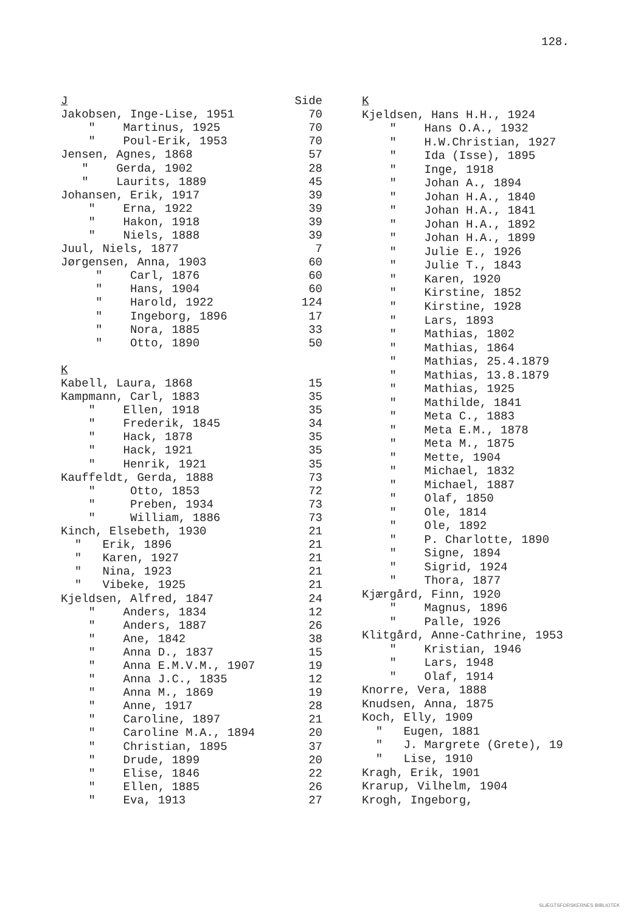128.
| J | Side |
| --- | --- |
| Jakobsen, Inge-Lise, 1951 | 70 |
| " Martinus, 1925 | 70 |
| " Poul-Erik, 1953 | 70 |
| Jensen, Agnes, 1868 | 57 |
| " Gerda, 1902 | 28 |
| " Laurits, 1889 | 45 |
| Johansen, Erik, 1917 | 39 |
| " Erna, 1922 | 39 |
| " Hakon, 1918 | 39 |
| " Niels, 1888 | 39 |
| Juul, Niels, 1877 | 7 |
| Jørgensen, Anna, 1903 | 60 |
| " Carl, 1876 | 60 |
| " Hans, 1904 | 60 |
| " Harold, 1922 | 124 |
| " Ingeborg, 1896 | 17 |
| " Nora, 1885 | 33 |
| " Otto, 1890 | 50 |
| K | |
| Kabell, Laura, 1868 | 15 |
| Kampmann, Carl, 1883 | 35 |
| " Ellen, 1918 | 35 |
| " Frederik, 1845 | 34 |
| " Hack, 1878 | 35 |
| " Hack, 1921 | 35 |
| " Henrik, 1921 | 35 |
| Kauffeldt, Gerda, 1888 | 73 |
| " Otto, 1853 | 72 |
| " Preben, 1934 | 73 |
| " William, 1886 | 73 |
| Kinch, Elsebeth, 1930 | 21 |
| " Erik, 1896 | 21 |
| " Karen, 1927 | 21 |
| " Nina, 1923 | 21 |
| " Vibeke, 1925 | 21 |
| Kjeldsen, Alfred, 1847 | 24 |
| " Anders, 1834 | 12 |
| " Anders, 1887 | 26 |
| " Ane, 1842 | 38 |
| " Anna D., 1837 | 15 |
| " Anna E.M.V.M., 1907 | 19 |
| " Anna J.C., 1835 | 12 |
| " Anna M., 1869 | 19 |
| " Anne, 1917 | 28 |
| " Caroline, 1897 | 21 |
| " Caroline M.A., 1894 | 20 |
| " Christian, 1895 | 37 |
| " Drude, 1899 | 20 |
| " Elise, 1846 | 22 |
| " Ellen, 1885 | 26 |
| " Eva, 1913 | 27 |
| K |
| --- |
| Kjeldsen, Hans H.H., 1924 |
| " Hans O.A., 1932 |
| " H.W.Christian, 1927 |
| " Ida (Isse), 1895 |
| " Inge, 1918 |
| " Johan A., 1894 |
| " Johan H.A., 1840 |
| " Johan H.A., 1841 |
| " Johan H.A., 1892 |
| " Johan H.A., 1899 |
| " Julie E., 1926 |
| " Julie T., 1843 |
| " Karen, 1920 |
| " Kirstine, 1852 |
| " Kirstine, 1928 |
| " Lars, 1893 |
| " Mathias, 1802 |
| " Mathias, 1864 |
| " Mathias, 25.4.1879 |
| " Mathias, 13.8.1879 |
| " Mathias, 1925 |
| " Mathilde, 1841 |
| " Meta C., 1883 |
| " Meta E.M., 1878 |
| " Meta M., 1875 |
| " Mette, 1904 |
| " Michael, 1832 |
| " Michael, 1887 |
| " Olaf, 1850 |
| " Ole, 1814 |
| " Ole, 1892 |
| " P. Charlotte, 1890 |
| " Signe, 1894 |
| " Sigrid, 1924 |
| " Thora, 1877 |
| Kjærgård, Finn, 1920 |
| " Magnus, 1896 |
| " Palle, 1926 |
| Klitgård, Anne-Cathrine, 1953 |
| " Kristian, 1946 |
| " Lars, 1948 |
| " Olaf, 1914 |
| Knorre, Vera, 1888 |
| Knudsen, Anna, 1875 |
| Koch, Elly, 1909 |
| " Eugen, 1881 |
| " J. Margrete (Grete), 19 |
| " Lise, 1910 |
| Kragh, Erik, 1901 |
| Krarup, Vilhelm, 1904 |
| Krogh, Ingeborg, |
SLÆGTSFORSKERNES BIBLIOTEK